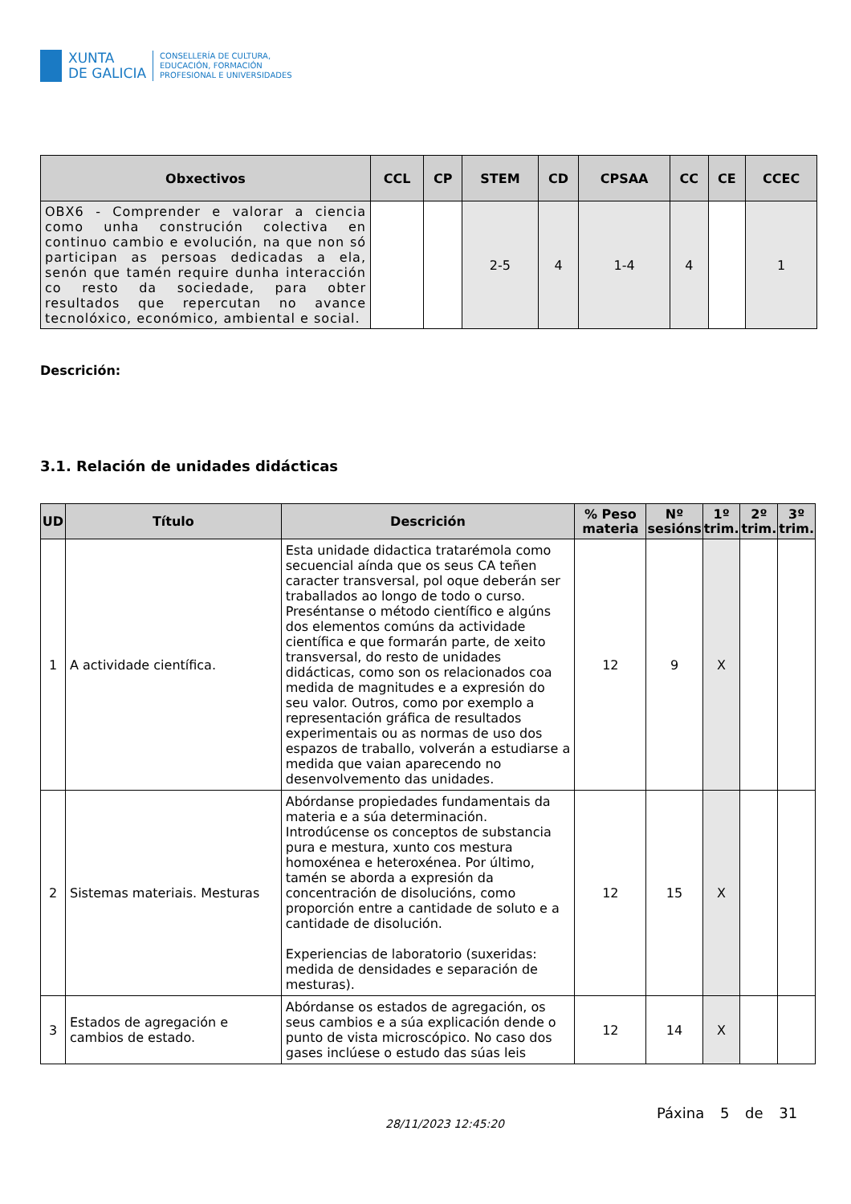XUNTA
DE GALICIA
CONSELLERÍA DE CULTURA,
EDUCACIÓN, FORMACIÓN
PROFESIONAL E UNIVERSIDADES
| Obxectivos | CCL | CP | STEM | CD | CPSAA | CC | CE | CCEC |
| --- | --- | --- | --- | --- | --- | --- | --- | --- |
| OBX6 - Comprender e valorar a ciencia como unha construción colectiva en continuo cambio e evolución, na que non só participan as persoas dedicadas a ela, senón que tamén require dunha interacción co resto da sociedade, para obter resultados que repercutan no avance tecnolóxico, económico, ambiental e social. | | | 2-5 | 4 | 1-4 | 4 | | 1 |
Descrición:
3.1. Relación de unidades didácticas
| UD | Título | Descrición | % Peso materia | Nº sesións | 1º trim. | 2º trim. | 3º trim. |
| --- | --- | --- | --- | --- | --- | --- | --- |
| 1 | A actividade científica. | Esta unidade didactica tratarémola como secuencial aínda que os seus CA teñen caracter transversal, pol oque deberán ser traballados ao longo de todo o curso. Preséntanse o método científico e algúns dos elementos comúns da actividade científica e que formarán parte, de xeito transversal, do resto de unidades didácticas, como son os relacionados coa medida de magnitudes e a expresión do seu valor. Outros, como por exemplo a representación gráfica de resultados experimentais ou as normas de uso dos espazos de traballo, volverán a estudiarse a medida que vaian aparecendo no desenvolvemento das unidades. | 12 | 9 | X | | |
| 2 | Sistemas materiais. Mesturas | Abórdanse propiedades fundamentais da materia e a súa determinación. Introdúcense os conceptos de substancia pura e mestura, xunto cos mestura homoxénea e heteroxénea. Por último, tamén se aborda a expresión da concentración de disolucións, como proporción entre a cantidade de soluto e a cantidade de disolución. Experiencias de laboratorio (suxeridas: medida de densidades e separación de mesturas). | 12 | 15 | X | | |
| 3 | Estados de agregación e cambios de estado. | Abórdanse os estados de agregación, os seus cambios e a súa explicación dende o punto de vista microscópico. No caso dos gases inclúese o estudo das súas leis | 12 | 14 | X | | |
Páxina 5 de 31
28/11/2023 12:45:20